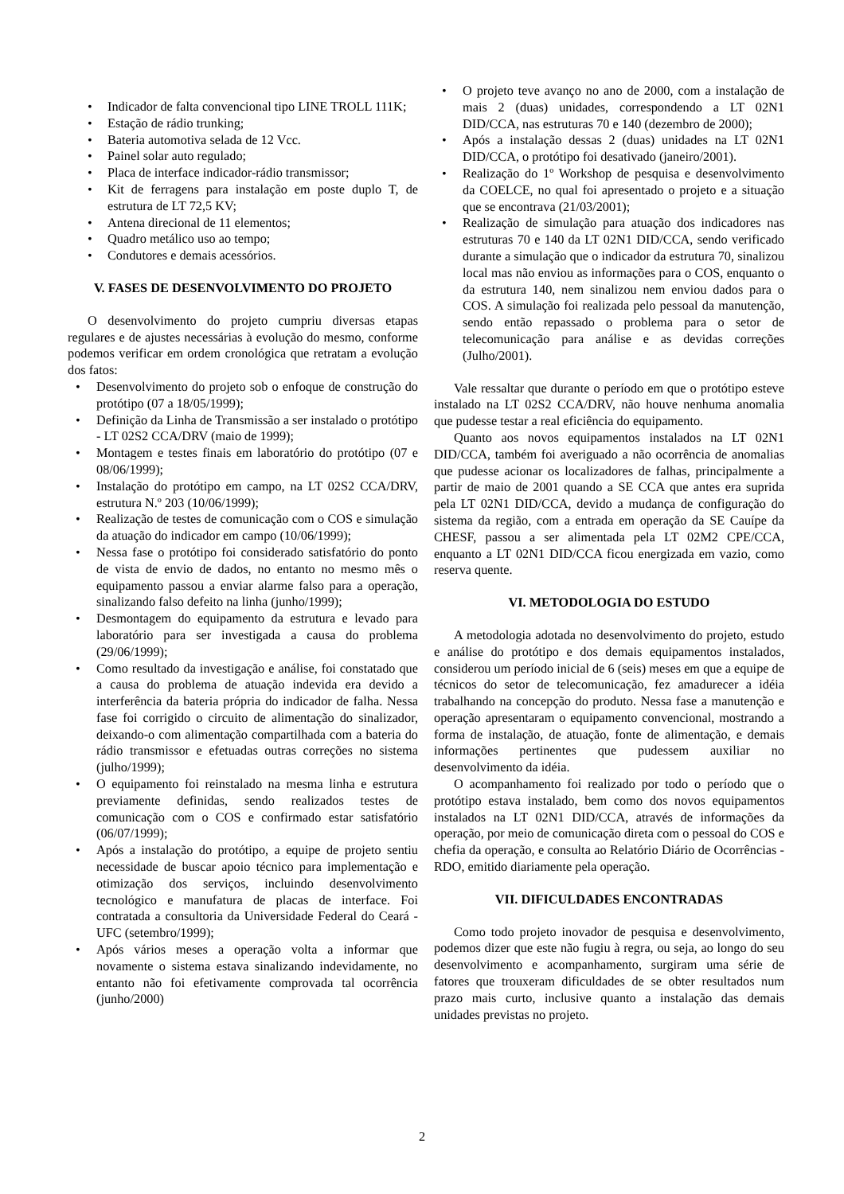• Indicador de falta convencional tipo LINE TROLL 111K;
• Estação de rádio trunking;
• Bateria automotiva selada de 12 Vcc.
• Painel solar auto regulado;
• Placa de interface indicador-rádio transmissor;
• Kit de ferragens para instalação em poste duplo T, de estrutura de LT 72,5 KV;
• Antena direcional de 11 elementos;
• Quadro metálico uso ao tempo;
• Condutores e demais acessórios.
V. FASES DE DESENVOLVIMENTO DO PROJETO
O desenvolvimento do projeto cumpriu diversas etapas regulares e de ajustes necessárias à evolução do mesmo, conforme podemos verificar em ordem cronológica que retratam a evolução dos fatos:
• Desenvolvimento do projeto sob o enfoque de construção do protótipo (07 a 18/05/1999);
• Definição da Linha de Transmissão a ser instalado o protótipo - LT 02S2 CCA/DRV (maio de 1999);
• Montagem e testes finais em laboratório do protótipo (07 e 08/06/1999);
• Instalação do protótipo em campo, na LT 02S2 CCA/DRV, estrutura N.º 203 (10/06/1999);
• Realização de testes de comunicação com o COS e simulação da atuação do indicador em campo (10/06/1999);
• Nessa fase o protótipo foi considerado satisfatório do ponto de vista de envio de dados, no entanto no mesmo mês o equipamento passou a enviar alarme falso para a operação, sinalizando falso defeito na linha (junho/1999);
• Desmontagem do equipamento da estrutura e levado para laboratório para ser investigada a causa do problema (29/06/1999);
• Como resultado da investigação e análise, foi constatado que a causa do problema de atuação indevida era devido a interferência da bateria própria do indicador de falha. Nessa fase foi corrigido o circuito de alimentação do sinalizador, deixando-o com alimentação compartilhada com a bateria do rádio transmissor e efetuadas outras correções no sistema (julho/1999);
• O equipamento foi reinstalado na mesma linha e estrutura previamente definidas, sendo realizados testes de comunicação com o COS e confirmado estar satisfatório (06/07/1999);
• Após a instalação do protótipo, a equipe de projeto sentiu necessidade de buscar apoio técnico para implementação e otimização dos serviços, incluindo desenvolvimento tecnológico e manufatura de placas de interface. Foi contratada a consultoria da Universidade Federal do Ceará - UFC (setembro/1999);
• Após vários meses a operação volta a informar que novamente o sistema estava sinalizando indevidamente, no entanto não foi efetivamente comprovada tal ocorrência (junho/2000)
• O projeto teve avanço no ano de 2000, com a instalação de mais 2 (duas) unidades, correspondendo a LT 02N1 DID/CCA, nas estruturas 70 e 140 (dezembro de 2000);
• Após a instalação dessas 2 (duas) unidades na LT 02N1 DID/CCA, o protótipo foi desativado (janeiro/2001).
• Realização do 1º Workshop de pesquisa e desenvolvimento da COELCE, no qual foi apresentado o projeto e a situação que se encontrava (21/03/2001);
• Realização de simulação para atuação dos indicadores nas estruturas 70 e 140 da LT 02N1 DID/CCA, sendo verificado durante a simulação que o indicador da estrutura 70, sinalizou local mas não enviou as informações para o COS, enquanto o da estrutura 140, nem sinalizou nem enviou dados para o COS. A simulação foi realizada pelo pessoal da manutenção, sendo então repassado o problema para o setor de telecomunicação para análise e as devidas correções (Julho/2001).
Vale ressaltar que durante o período em que o protótipo esteve instalado na LT 02S2 CCA/DRV, não houve nenhuma anomalia que pudesse testar a real eficiência do equipamento.
Quanto aos novos equipamentos instalados na LT 02N1 DID/CCA, também foi averiguado a não ocorrência de anomalias que pudesse acionar os localizadores de falhas, principalmente a partir de maio de 2001 quando a SE CCA que antes era suprida pela LT 02N1 DID/CCA, devido a mudança de configuração do sistema da região, com a entrada em operação da SE Cauípe da CHESF, passou a ser alimentada pela LT 02M2 CPE/CCA, enquanto a LT 02N1 DID/CCA ficou energizada em vazio, como reserva quente.
VI. METODOLOGIA DO ESTUDO
A metodologia adotada no desenvolvimento do projeto, estudo e análise do protótipo e dos demais equipamentos instalados, considerou um período inicial de 6 (seis) meses em que a equipe de técnicos do setor de telecomunicação, fez amadurecer a idéia trabalhando na concepção do produto. Nessa fase a manutenção e operação apresentaram o equipamento convencional, mostrando a forma de instalação, de atuação, fonte de alimentação, e demais informações pertinentes que pudessem auxiliar no desenvolvimento da idéia.
O acompanhamento foi realizado por todo o período que o protótipo estava instalado, bem como dos novos equipamentos instalados na LT 02N1 DID/CCA, através de informações da operação, por meio de comunicação direta com o pessoal do COS e chefia da operação, e consulta ao Relatório Diário de Ocorrências - RDO, emitido diariamente pela operação.
VII. DIFICULDADES ENCONTRADAS
Como todo projeto inovador de pesquisa e desenvolvimento, podemos dizer que este não fugiu à regra, ou seja, ao longo do seu desenvolvimento e acompanhamento, surgiram uma série de fatores que trouxeram dificuldades de se obter resultados num prazo mais curto, inclusive quanto a instalação das demais unidades previstas no projeto.
2